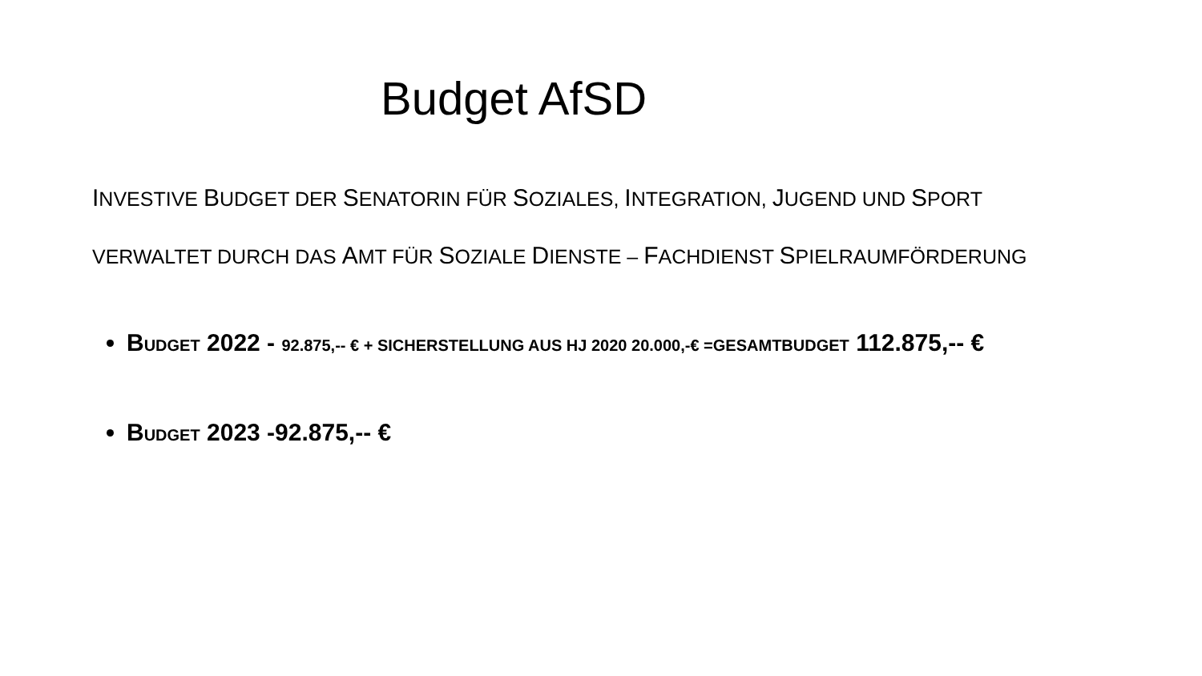Budget AfSD
INVESTIVE BUDGET DER SENATORIN FÜR SOZIALES, INTEGRATION, JUGEND UND SPORT
VERWALTET DURCH DAS AMT FÜR SOZIALE DIENSTE – FACHDIENST SPIELRAUMFÖRDERUNG
BUDGET 2022 - 92.875,-- € + SICHERSTELLUNG AUS HJ 2020 20.000,-€ =GESAMTBUDGET 112.875,-- €
BUDGET 2023 -92.875,-- €